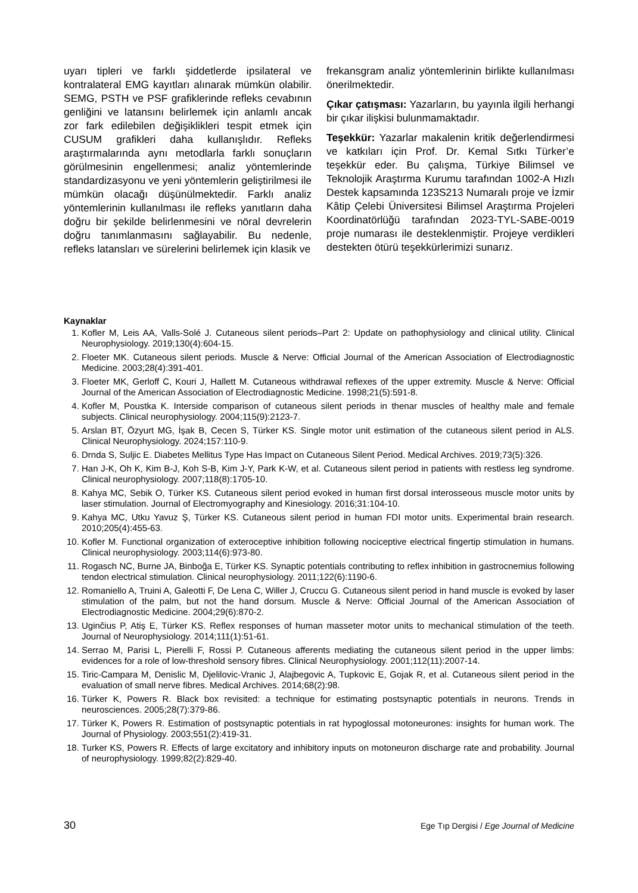uyarı tipleri ve farklı şiddetlerde ipsilateral ve kontralateral EMG kayıtları alınarak mümkün olabilir. SEMG, PSTH ve PSF grafiklerinde refleks cevabının genliğini ve latansını belirlemek için anlamlı ancak zor fark edilebilen değişiklikleri tespit etmek için CUSUM grafikleri daha kullanışlıdır. Refleks araştırmalarında aynı metodlarla farklı sonuçların görülmesinin engellenmesi; analiz yöntemlerinde standardizasyonu ve yeni yöntemlerin geliştirilmesi ile mümkün olacağı düşünülmektedir. Farklı analiz yöntemlerinin kullanılması ile refleks yanıtların daha doğru bir şekilde belirlenmesini ve nöral devrelerin doğru tanımlanmasını sağlayabilir. Bu nedenle, refleks latansları ve sürelerini belirlemek için klasik ve
frekansgram analiz yöntemlerinin birlikte kullanılması önerilmektedir.
Çıkar çatışması: Yazarların, bu yayınla ilgili herhangi bir çıkar ilişkisi bulunmamaktadır.
Teşekkür: Yazarlar makalenin kritik değerlendirmesi ve katkıları için Prof. Dr. Kemal Sıtkı Türker’e teşekkür eder. Bu çalışma, Türkiye Bilimsel ve Teknolojik Araştırma Kurumu tarafından 1002-A Hızlı Destek kapsamında 123S213 Numaralı proje ve İzmir Kâtip Çelebi Üniversitesi Bilimsel Araştırma Projeleri Koordinatörlüğü tarafından 2023-TYL-SABE-0019 proje numarası ile desteklenmiştir. Projeye verdikleri destekten ötürü teşekkürlerimizi sunarız.
Kaynaklar
1. Kofler M, Leis AA, Valls-Solé J. Cutaneous silent periods–Part 2: Update on pathophysiology and clinical utility. Clinical Neurophysiology. 2019;130(4):604-15.
2. Floeter MK. Cutaneous silent periods. Muscle & Nerve: Official Journal of the American Association of Electrodiagnostic Medicine. 2003;28(4):391-401.
3. Floeter MK, Gerloff C, Kouri J, Hallett M. Cutaneous withdrawal reflexes of the upper extremity. Muscle & Nerve: Official Journal of the American Association of Electrodiagnostic Medicine. 1998;21(5):591-8.
4. Kofler M, Poustka K. Interside comparison of cutaneous silent periods in thenar muscles of healthy male and female subjects. Clinical neurophysiology. 2004;115(9):2123-7.
5. Arslan BT, Özyurt MG, İşak B, Cecen S, Türker KS. Single motor unit estimation of the cutaneous silent period in ALS. Clinical Neurophysiology. 2024;157:110-9.
6. Drnda S, Suljic E. Diabetes Mellitus Type Has Impact on Cutaneous Silent Period. Medical Archives. 2019;73(5):326.
7. Han J-K, Oh K, Kim B-J, Koh S-B, Kim J-Y, Park K-W, et al. Cutaneous silent period in patients with restless leg syndrome. Clinical neurophysiology. 2007;118(8):1705-10.
8. Kahya MC, Sebik O, Türker KS. Cutaneous silent period evoked in human first dorsal interosseous muscle motor units by laser stimulation. Journal of Electromyography and Kinesiology. 2016;31:104-10.
9. Kahya MC, Utku Yavuz Ş, Türker KS. Cutaneous silent period in human FDI motor units. Experimental brain research. 2010;205(4):455-63.
10. Kofler M. Functional organization of exteroceptive inhibition following nociceptive electrical fingertip stimulation in humans. Clinical neurophysiology. 2003;114(6):973-80.
11. Rogasch NC, Burne JA, Binboğa E, Türker KS. Synaptic potentials contributing to reflex inhibition in gastrocnemius following tendon electrical stimulation. Clinical neurophysiology. 2011;122(6):1190-6.
12. Romaniello A, Truini A, Galeotti F, De Lena C, Willer J, Cruccu G. Cutaneous silent period in hand muscle is evoked by laser stimulation of the palm, but not the hand dorsum. Muscle & Nerve: Official Journal of the American Association of Electrodiagnostic Medicine. 2004;29(6):870-2.
13. Uginčius P, Atiş E, Türker KS. Reflex responses of human masseter motor units to mechanical stimulation of the teeth. Journal of Neurophysiology. 2014;111(1):51-61.
14. Serrao M, Parisi L, Pierelli F, Rossi P. Cutaneous afferents mediating the cutaneous silent period in the upper limbs: evidences for a role of low-threshold sensory fibres. Clinical Neurophysiology. 2001;112(11):2007-14.
15. Tiric-Campara M, Denislic M, Djelilovic-Vranic J, Alajbegovic A, Tupkovic E, Gojak R, et al. Cutaneous silent period in the evaluation of small nerve fibres. Medical Archives. 2014;68(2):98.
16. Türker K, Powers R. Black box revisited: a technique for estimating postsynaptic potentials in neurons. Trends in neurosciences. 2005;28(7):379-86.
17. Türker K, Powers R. Estimation of postsynaptic potentials in rat hypoglossal motoneurones: insights for human work. The Journal of Physiology. 2003;551(2):419-31.
18. Turker KS, Powers R. Effects of large excitatory and inhibitory inputs on motoneuron discharge rate and probability. Journal of neurophysiology. 1999;82(2):829-40.
30 Ege Tıp Dergisi / Ege Journal of Medicine